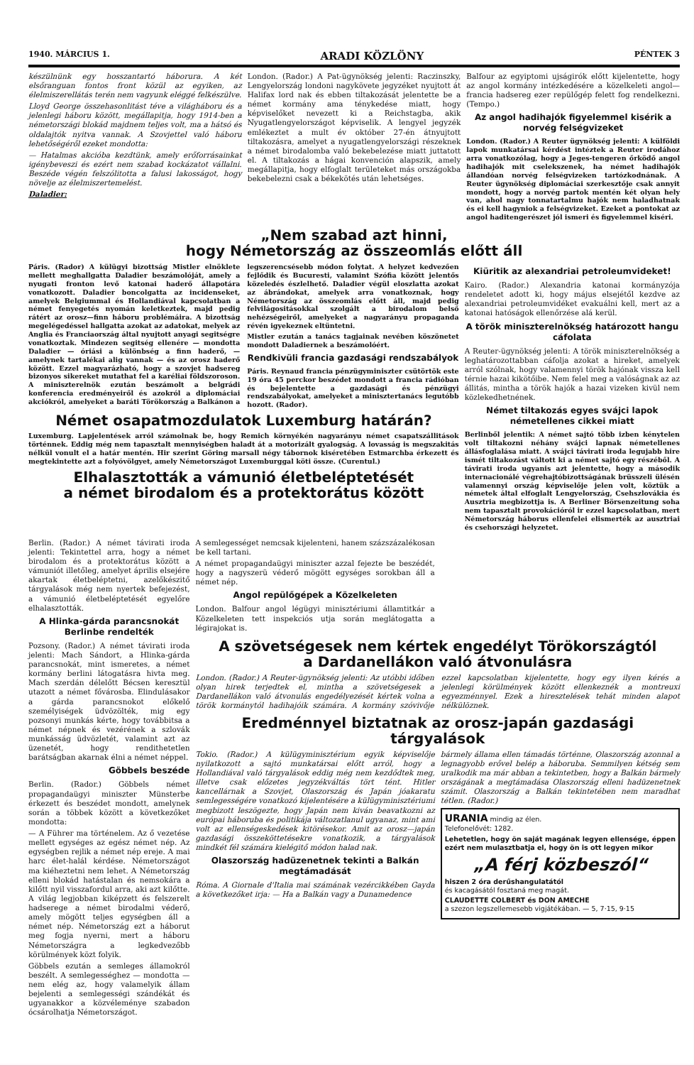1940. MÁRCIUS 1. ARADI KÖZLÖNY PÉNTEK 3
készülnünk egy hosszantartó háborura. A két elsőranguan fontos front közül az egyiken, az élelmiszerellátás terén nem vagyunk eléggé felkészülve.
Lloyd George összehasonlitást téve a világháboru és a jelenlegi háboru között, megállapitja, hogy 1914-ben a németországi blokád majdnem teljes volt, ma a hátsó és oldalajtók nyitva vannak. A Szovjettel való háboru lehetőségéről ezeket mondotta:
— Hatalmas akcióba kezdtünk, amely erőforrásainkat igénybeveszi és ezért nem szabad kockázatot vállalni. Beszéde végén felszólitotta a falusi lakosságot, hogy növelje az élelmiszertemelést.
Daladier:
London. (Rador.) A Pat-ügynökség jelenti: Raczinszky, Lengyelország londoni nagykövete jegyzéket nyujtott át Halifax lord nak és ebben tiltakozását jelentette be a német kormány ama ténykedése miatt, hogy képviselőket nevezett ki a Reichstagba, akik Nyugatlengyelországot képviselik. A lengyel jegyzék emlékeztet a mult év október 27-én átnyujtott tiltakozásra, amelyet a nyugatlengyelországi részeknek a német birodalomba való bekebelezése miatt juttatott el. A tiltakozás a hágai konvención alapszik, amely megállapitja, hogy elfoglalt területeket más országokba bekebelezni csak a békekötés után lehetséges.
Balfour az egyiptomi ujságirók előtt kijelentette, hogy az angol kormány intézkedésére a közelkeleti angol—francia hadsereg ezer repülőgép felett fog rendelkezni. (Tempo.)
Az angol hadihajók figyelemmel kisérik a norvég felségvizeket
London. (Rador.) A Reuter ügynökség jelenti: A külföldi lapok munkatársai kérdést intéztek a Reuter irodához arra vonatkozólag, hogy a Jeges-tengeren őrködő angol hadihajók mit cselekszenek, ha német hadihajók állandóan norvég felségvizeken tartózkodnának. A Reuter ügynökség diplomáciai szerkesztője csak annyit mondott, hogy a norvég partok mentén két olyan hely van, ahol nagy tonnatartalmu hajók nem haladhatnak és ei kell hagyniok a felségvizeket. Ezeket a pontokat az angol haditengerészet jól ismeri és figyelemmel kiséri.
„Nem szabad azt hinni,
hogy Németország az összeomlás előtt áll
Páris. (Rador) A külügyi bizottság Mistler elnöklete mellett meghallgatta Daladier beszámolóját, amely a nyugati fronton levő katonai haderő állapotára vonatkozott. Daladier boncolgatta az incidenseket, amelyek Belgiummal és Hollandiával kapcsolatban a német fenyegetés nyomán keletkeztek, majd pedig rátért az orosz—finn háboru problémáira. A bizottság megelégedéssel hallgatta azokat az adatokat, melyek az Anglia és Franciaország által nyujtott anyagi segitségre vonatkoztak. Mindezen segitség ellenére — mondotta Daladier — óriási a különbség a finn haderő, — amelynek tartalékai alig vannak — és az orosz haderő között. Ezzel magyarázható, hogy a szovjet hadsereg bizonyos sikereket mutathat fel a karéliai földszoroson. A miniszterelnök ezután beszámolt a belgrádi konferencia eredményeiről és azokról a diplomáciai akciókról, amelyeket a baráti Törökország a Balkánon a legszerencsésebb módon folytat. A helyzet kedvezően fejlődik és Bucuresti, valamint Szófia között jelentős közeledés észlelhető. Daladier végül eloszlatta azokat az ábrándokat, amelyek arra vonatkoznak, hogy Németország az összeomlás előtt áll, majd pedig felvilágositásokkal szolgált a birodalom belső nehézségeiről, amelyeket a nagyarányu propaganda révén igyekeznek eltüntetni.
Mistler ezután a tanács tagjainak nevében köszönetet mondott Daladiernek a beszámolóért.
Rendkivüli francia gazdasági rendszabályok
Páris. Reynaud francia pénzügyminiszter csütörtök este 19 óra 45 perckor beszédet mondott a francia rádióban és bejelentette a gazdasági és pénzügyi rendszabályokat, amelyeket a minisztertanács legutóbb hozott. (Rador).
Német osapatmozdulatok Luxemburg határán?
Luxemburg. Lapjelentések arról számolnak be, hogy Remich környékén nagyarányu német csapatszállitások történnek. Eddig még nem tapasztalt mennyiségben haladt át a motorizált gyalogság. A lovasság is megszakitás nélkül vonult el a határ mentén. Hir szerint Göring marsall négy tábornok kiséretében Estmarchba érkezett és megtekintette azt a folyóvölgyet, amely Németországot Luxemburggal köti össze. (Curentul.)
Elhalasztották a vámunió életbeléptetését
a német birodalom és a protektorátus között
Kiüritik az alexandriai petroleumvideket!
Kairo. (Rador.) Alexandria katonai kormányzója rendeletet adott ki, hogy május elsejétől kezdve az alexandriai petroleumvidéket evakuálni kell, mert az a katonai hatóságok ellenőrzése alá kerül.
A török miniszterelnökség határozott hangu cáfolata
A Reuter-ügynökség jelenti: A török miniszterelnökség a leghatározottabban cáfolja azokat a hireket, amelyek arról szólnak, hogy valamennyi török hajónak vissza kell térnie hazai kikötőibe. Nem felel meg a valóságnak az az állitás, mintha a török hajók a hazai vizeken kivül nem közlekedhetnének.
Német tiltakozás egyes svájci lapok németellenes cikkei miatt
Berlinből jelentik: A német sajtó több izben kénytelen volt tiltakozni néhány svájci lapnak németellenes állásfoglalása miatt. A svájci távirati iroda legujabb hire ismét tiltakozást váltott ki a német sajtó egy részéből. A távirati iroda ugyanis azt jelentette, hogy a második internacionálé végrehajtóbizottságának brüsszeli ülésén valamennyi ország képviselője jelen volt, köztük a németek által elfoglalt Lengyelország, Csehszlovákia és Ausztria megbizottja is. A Berliner Börsenzeitung soha nem tapasztalt provokációról ir ezzel kapcsolatban, mert Németország háborus ellenfelei elismerték az ausztriai és csehországi helyzetet.
Berlin. (Rador.) A német távirati iroda jelenti: Tekintettel arra, hogy a német birodalom és a protektorátus között a vámuniót illetőleg, amelyet április elsejére akartak életbeléptetni, azelőkészitő tárgyalások még nem nyertek befejezést, a vámunió életbeléptetését egyelőre elhalasztották.
A Hlinka-gárda parancsnokát Berlinbe rendelték
Pozsony. (Rador.) A német távirati iroda jelenti: Mach Sándort, a Hlinka-gárda parancsnokát, mint ismeretes, a német kormány berlini látogatásra hivta meg. Mach szerdán délelőtt Bécsen keresztül utazott a német fővárosba. Elindulásakor a gárda parancsnokot előkelő személyiségek üdvözölték, mig egy pozsonyi munkás kérte, hogy továbbitsa a német népnek és vezérének a szlovák munkásság üdvözletét, valamint azt az üzenetét, hogy rendithetetlen barátságban akarnak élni a német néppel.
Göbbels beszéde
Berlin. (Rador.) Göbbels német propagandaügyi miniszter Münsterbe érkezett és beszédet mondott, amelynek során a többek között a következőket mondotta:
— A Führer ma történelem. Az ő vezetése mellett egységes az egész német nép. Az egységben rejlik a német nép ereje. A mai harc élet-halál kérdése. Németországot ma kiéheztetni nem lehet. A Németország elleni blokád hatástalan és nemsokára a kilőtt nyil visszafordul arra, aki azt kilőtte. A világ legjobban kiképzett és felszerelt hadserege a német birodalmi véderő, amely mögött teljes egységben áll a német nép. Németország ezt a háborut meg fogja nyerni, mert a háboru Németországra a legkedvezőbb körülmények közt folyik.
Göbbels ezután a semleges államokról beszélt. A semlegességhez — mondotta — nem elég az, hogy valamelyik állam bejelenti a semlegességi szándékát és ugyanakkor a közvéleménye szabadon ócsárolhatja Németországot.
A semlegességet nemcsak kijelenteni, hanem százszázalékosan be kell tartani.
A német propagandaügyi miniszter azzal fejezte be beszédét, hogy a nagyszerü véderő mögött egységes sorokban áll a német nép.
Angol repülőgépek a Közelkeleten
London. Balfour angol légügyi minisztériumi államtitkár a Közelkeleten tett inspekciós utja során meglátogatta a légirajokat is.
A szövetségesek nem kértek engedélyt Törökországtól
a Dardanellákon való átvonulásra
London. (Rador.) A Reuter-ügynökség jelenti: Az utóbbi időben olyan hirek terjedtek el, mintha a szövetségesek a Dardanellákon való átvonulás engedélyezését kértek volna a török kormánytól hadihajóik számára. A kormány szóvivője ezzel kapcsolatban kijelentette, hogy egy ilyen kérés a jelenlegi körülmények között ellenkeznék a montreuxi egyezménnyel. Ezek a hiresztelések tehát minden alapot nélkülöznek.
Eredménnyel biztatnak az orosz-japán gazdasági tárgyalások
Tokio. (Rador.) A külügyminisztérium egyik képviselője nyilatkozott a sajtó munkatársai előtt arról, hogy a Hollandiával való tárgyalások eddig még nem kezdődtek meg, illetve csak előzetes jegyzékváltás tört tént. Hitler kancellárnak a Szovjet, Olaszország és Japán jóakaratu semlegességére vonatkozó kijelentésére a külügyminisztériumi megbizott leszögezte, hogy Japán nem kiván beavatkozni az európai háboruba és politikája változatlanul ugyanaz, mint ami volt az ellenségeskedések kitörésekor. Amit az orosz—japán gazdasági összeköttetésekre vonatkozik, a tárgyalások mindkét fél számára kielégitő módon halad nak.
Olaszország hadüzenetnek tekinti a Balkán megtámadását
Róma. A Giornale d'Italia mai számának vezércikkében Gayda a következőket irja: — Ha a Balkán vagy a Dunamedence
bármely állama ellen támadás történne, Olaszország azonnal a legnagyobb erővel belép a háboruba. Semmilyen kétség sem uralkodik ma már abban a tekintetben, hogy a Balkán bármely országának a megtámadása Olaszország elleni hadüzenetnek számit. Olaszország a Balkán tekintetében nem maradhat tétlen. (Rador.)
URANIA mindig az élen.
Telefonelővét: 1282.
Lehetetlen, hogy ön saját magának legyen ellensége, éppen ezért nem mulasztbatja el, hogy ön is ott legyen mikor
„A férj közbeszól“
hiszen 2 óra derűshangulatától
és kacagásától fosztaná meg magát.
CLAUDETTE COLBERT és DON AMECHE
a szezon legszellemesebb vigjátékában. — 5, 7·15, 9·15